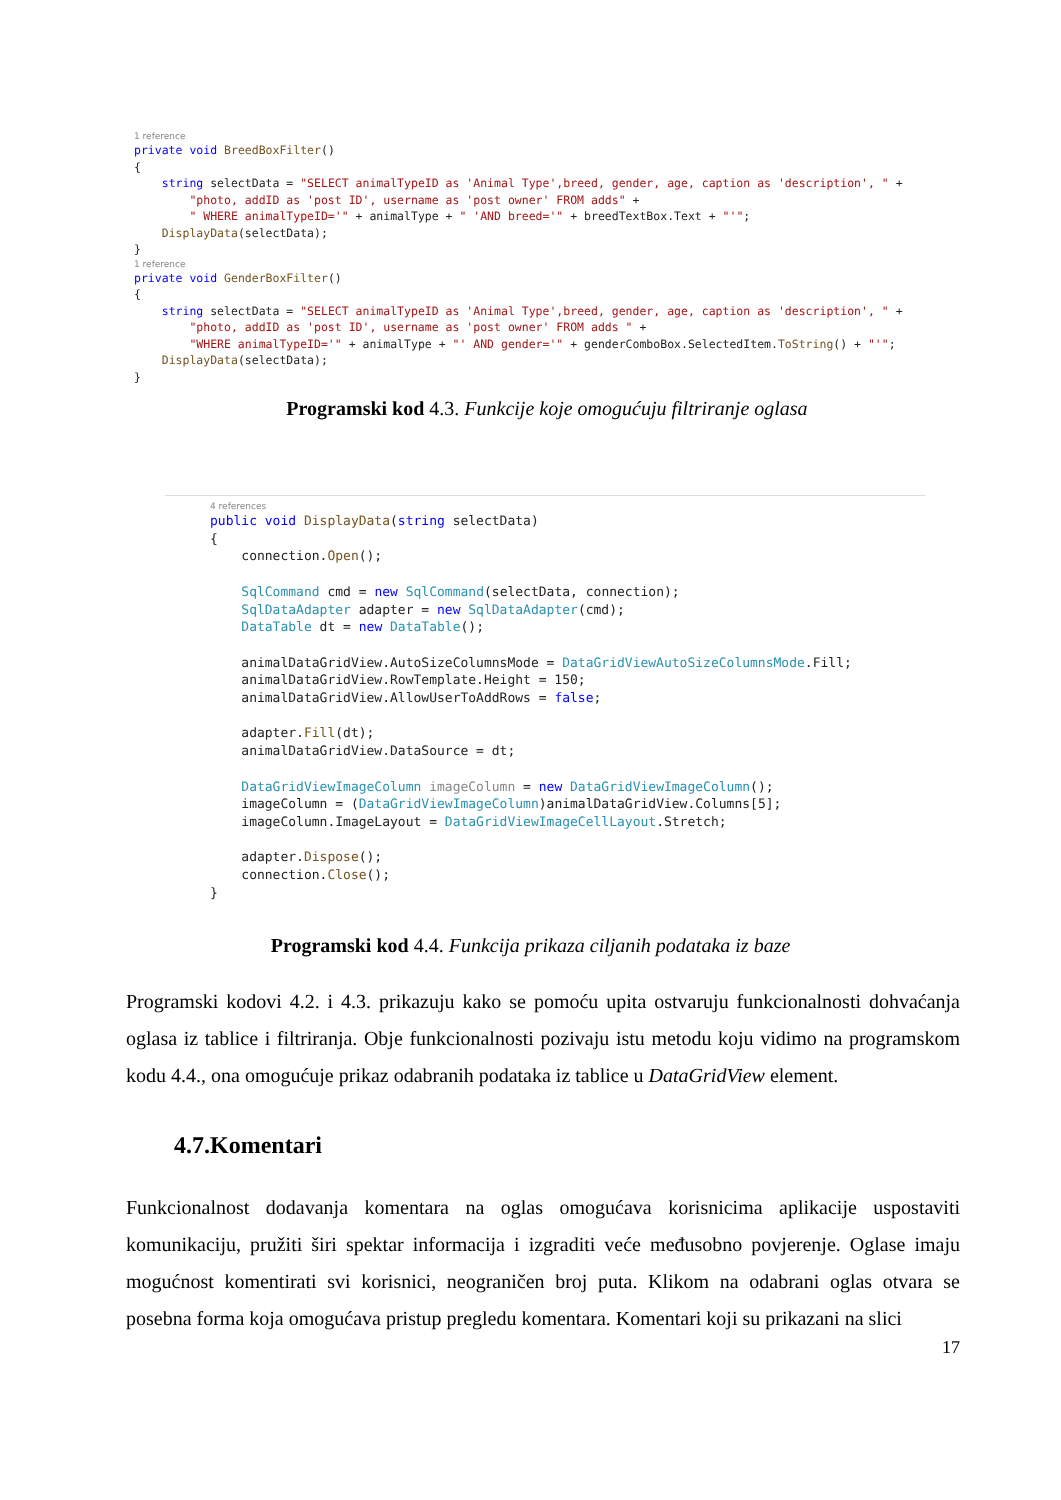1 reference
private void BreedBoxFilter() { string selectData = "SELECT animalTypeID as 'Animal Type',breed, gender, age, caption as 'description', " + "photo, addID as 'post ID', username as 'post owner' FROM adds" + " WHERE animalTypeID='" + animalType + " 'AND breed='" + breedTextBox.Text + "'"; DisplayData(selectData); }
1 reference
private void GenderBoxFilter() { string selectData = "SELECT animalTypeID as 'Animal Type',breed, gender, age, caption as 'description', " + "photo, addID as 'post ID', username as 'post owner' FROM adds " + "WHERE animalTypeID='" + animalType + "' AND gender='" + genderComboBox.SelectedItem.ToString() + "'"; DisplayData(selectData); }
Programski kod 4.3. Funkcije koje omogućuju filtriranje oglasa
4 references
public void DisplayData(string selectData) { connection.Open(); SqlCommand cmd = new SqlCommand(selectData, connection); SqlDataAdapter adapter = new SqlDataAdapter(cmd); DataTable dt = new DataTable(); animalDataGridView.AutoSizeColumnsMode = DataGridViewAutoSizeColumnsMode.Fill; animalDataGridView.RowTemplate.Height = 150; animalDataGridView.AllowUserToAddRows = false; adapter.Fill(dt); animalDataGridView.DataSource = dt; DataGridViewImageColumn imageColumn = new DataGridViewImageColumn(); imageColumn = (DataGridViewImageColumn)animalDataGridView.Columns[5]; imageColumn.ImageLayout = DataGridViewImageCellLayout.Stretch; adapter.Dispose(); connection.Close(); }
Programski kod 4.4. Funkcija prikaza ciljanih podataka iz baze
Programski kodovi 4.2. i 4.3. prikazuju kako se pomoću upita ostvaruju funkcionalnosti dohvaćanja oglasa iz tablice i filtriranja. Obje funkcionalnosti pozivaju istu metodu koju vidimo na programskom kodu 4.4., ona omogućuje prikaz odabranih podataka iz tablice u DataGridView element.
4.7.Komentari
Funkcionalnost dodavanja komentara na oglas omogućava korisnicima aplikacije uspostaviti komunikaciju, pružiti širi spektar informacija i izgraditi veće međusobno povjerenje. Oglase imaju mogućnost komentirati svi korisnici, neograničen broj puta. Klikom na odabrani oglas otvara se posebna forma koja omogućava pristup pregledu komentara. Komentari koji su prikazani na slici
17